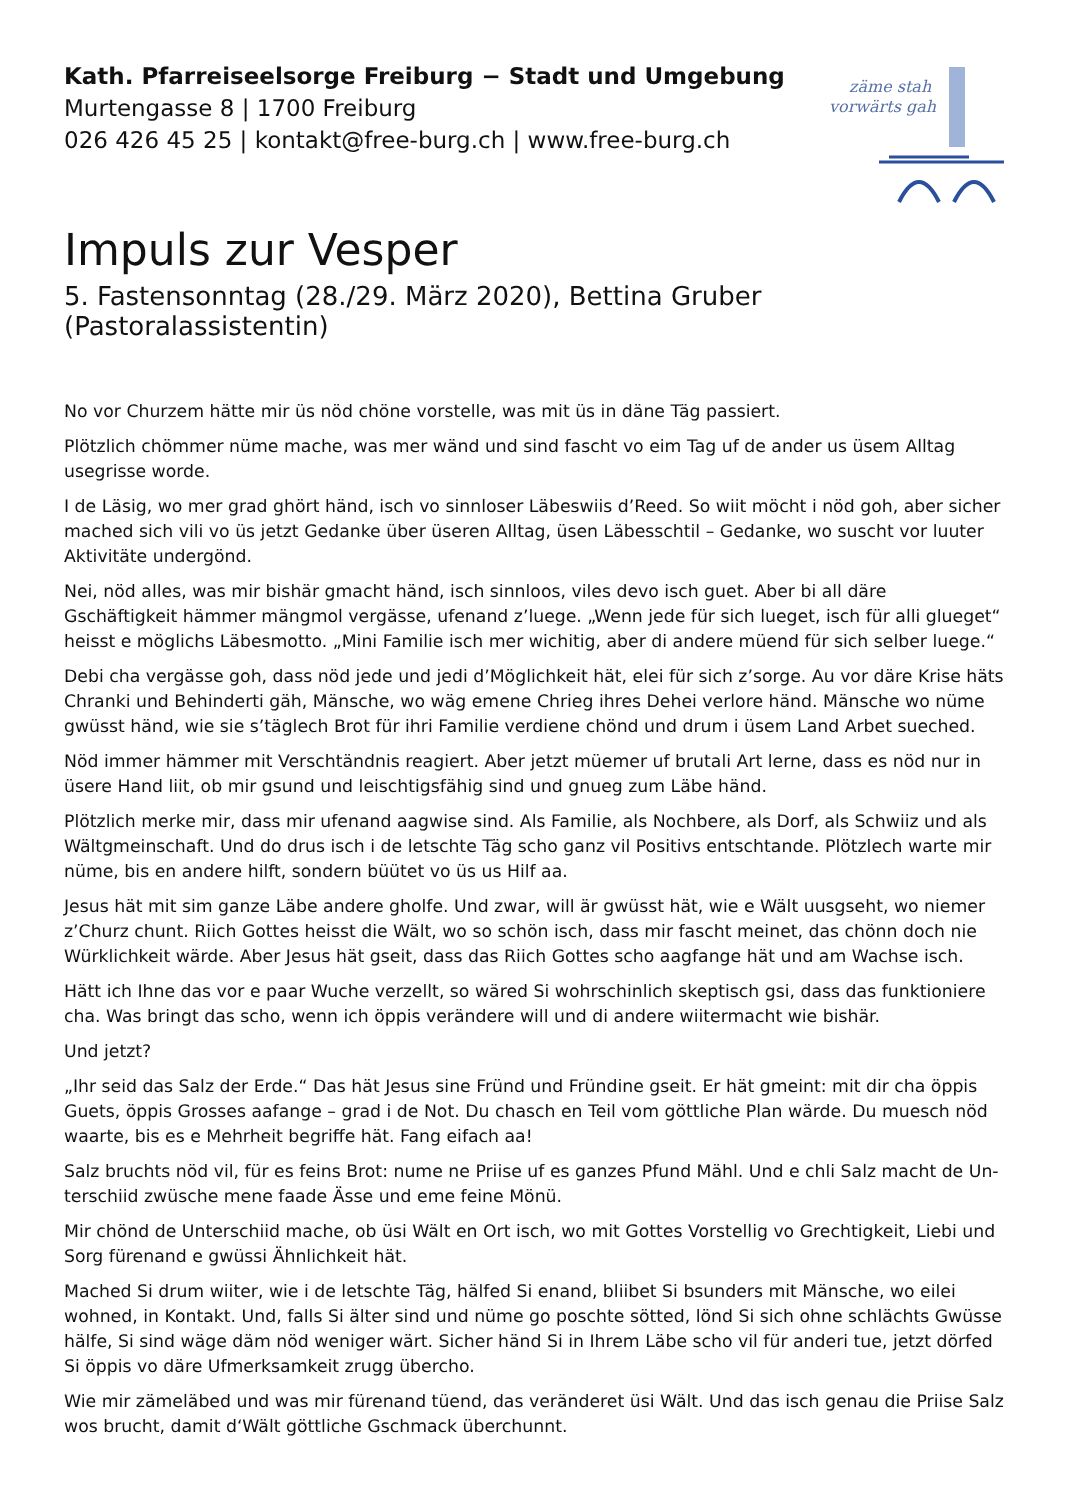zäme stah
vorwärts gah
Kath. Pfarreiseelsorge Freiburg − Stadt und Umgebung
Murtengasse 8 | 1700 Freiburg
026 426 45 25 | kontakt@free-burg.ch | www.free-burg.ch
Impuls zur Vesper
5. Fastensonntag (28./29. März 2020), Bettina Gruber (Pastoralassistentin)
No vor Churzem hätte mir üs nöd chöne vorstelle, was mit üs in däne Täg passiert.
Plötzlich chömmer nüme mache, was mer wänd und sind fascht vo eim Tag uf de ander us üsem Alltag usegrisse worde.
I de Läsig, wo mer grad ghört händ, isch vo sinnloser Läbeswiis d’Reed. So wiit möcht i nöd goh, aber sicher mached sich vili vo üs jetzt Gedanke über üseren Alltag, üsen Läbesschtil – Gedanke, wo suscht vor luuter Aktivitäte undergönd.
Nei, nöd alles, was mir bishär gmacht händ, isch sinnloos, viles devo isch guet. Aber bi all däre Gschäftigkeit hämmer mängmol vergässe, ufenand z’luege. „Wenn jede für sich lueget, isch für alli glueget“ heisst e mög­lichs Läbesmotto. „Mini Familie isch mer wichitig, aber di andere müend für sich selber luege.“
Debi cha vergässe goh, dass nöd jede und jedi d’Möglichkeit hät, elei für sich z’sorge. Au vor däre Krise häts Chranki und Behinderti gäh, Mänsche, wo wäg emene Chrieg ihres Dehei verlore händ. Mänsche wo nüme gwüsst händ, wie sie s’täglech Brot für ihri Familie verdiene chönd und drum i üsem Land Arbet sueched.
Nöd immer hämmer mit Verschtändnis reagiert. Aber jetzt müemer uf brutali Art lerne, dass es nöd nur in üsere Hand liit, ob mir gsund und leischtigsfähig sind und gnueg zum Läbe händ.
Plötzlich merke mir, dass mir ufenand aagwise sind. Als Familie, als Nochbere, als Dorf, als Schwiiz und als Wältgmeinschaft. Und do drus isch i de letschte Täg scho ganz vil Positivs entschtande. Plötzlech warte mir nüme, bis en andere hilft, sondern büütet vo üs us Hilf aa.
Jesus hät mit sim ganze Läbe andere gholfe. Und zwar, will är gwüsst hät, wie e Wält uusgseht, wo niemer z’Churz chunt. Riich Gottes heisst die Wält, wo so schön isch, dass mir fascht meinet, das chönn doch nie Würklichkeit wärde. Aber Jesus hät gseit, dass das Riich Gottes scho aagfange hät und am Wachse isch.
Hätt ich Ihne das vor e paar Wuche verzellt, so wäred Si wohrschinlich skeptisch gsi, dass das funktioniere cha. Was bringt das scho, wenn ich öppis verändere will und di andere wiitermacht wie bishär.
Und jetzt?
„Ihr seid das Salz der Erde.“ Das hät Jesus sine Fründ und Fründine gseit. Er hät gmeint: mit dir cha öppis Guets, öppis Grosses aafange – grad i de Not. Du chasch en Teil vom göttliche Plan wärde. Du muesch nöd waarte, bis es e Mehrheit begriffe hät. Fang eifach aa!
Salz bruchts nöd vil, für es feins Brot: nume ne Priise uf es ganzes Pfund Mähl. Und e chli Salz macht de Un­terschiid zwüsche mene faade Ässe und eme feine Mönü.
Mir chönd de Unterschiid mache, ob üsi Wält en Ort isch, wo mit Gottes Vorstellig vo Grechtigkeit, Liebi und Sorg fürenand e gwüssi Ähnlichkeit hät.
Mached Si drum wiiter, wie i de letschte Täg, hälfed Si enand, bliibet Si bsunders mit Mänsche, wo eilei wohned, in Kontakt. Und, falls Si älter sind und nüme go poschte sötted, lönd Si sich ohne schlächts Gwüsse hälfe, Si sind wäge däm nöd weniger wärt. Sicher händ Si in Ihrem Läbe scho vil für anderi tue, jetzt dörfed Si öppis vo däre Ufmerksamkeit zrugg übercho.
Wie mir zämeläbed und was mir fürenand tüend, das veränderet üsi Wält. Und das isch genau die Priise Salz wos brucht, damit d‘Wält göttliche Gschmack überchunnt.